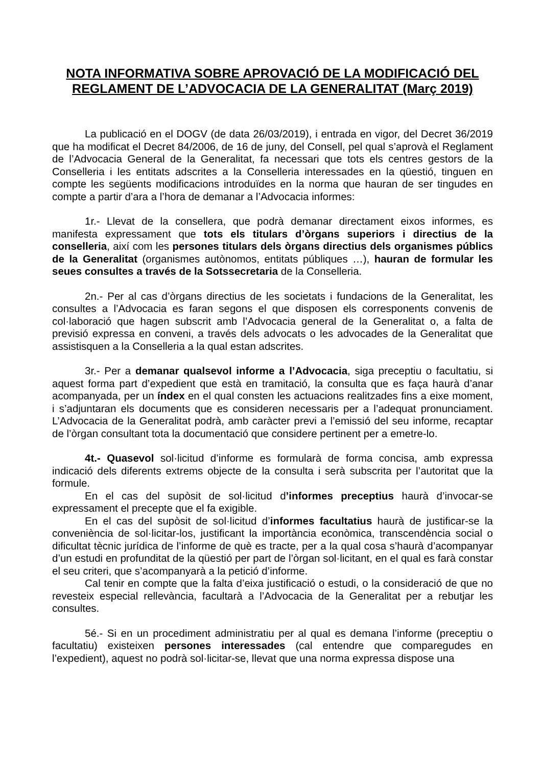NOTA INFORMATIVA SOBRE APROVACIÓ DE LA MODIFICACIÓ DEL REGLAMENT DE L’ADVOCACIA DE LA GENERALITAT (Març 2019)
La publicació en el DOGV (de data 26/03/2019), i entrada en vigor, del Decret 36/2019 que ha modificat el Decret 84/2006, de 16 de juny, del Consell, pel qual s’aprovà el Reglament de l’Advocacia General de la Generalitat, fa necessari que tots els centres gestors de la Conselleria i les entitats adscrites a la Conselleria interessades en la qüestió, tinguen en compte les següents modificacions introduïdes en la norma que hauran de ser tingudes en compte a partir d’ara a l’hora de demanar a l’Advocacia informes:
1r.- Llevat de la consellera, que podrà demanar directament eixos informes, es manifesta expressament que tots els titulars d’òrgans superiors i directius de la conselleria, així com les persones titulars dels òrgans directius dels organismes públics de la Generalitat (organismes autònomos, entitats públiques …), hauran de formular les seues consultes a través de la Sotssecretaria de la Conselleria.
2n.- Per al cas d’òrgans directius de les societats i fundacions de la Generalitat, les consultes a l’Advocacia es faran segons el que disposen els corresponents convenis de col·laboració que hagen subscrit amb l’Advocacia general de la Generalitat o, a falta de previsió expressa en conveni, a través dels advocats o les advocades de la Generalitat que assistisquen a la Conselleria a la qual estan adscrites.
3r.- Per a demanar qualsevol informe a l’Advocacia, siga preceptiu o facultatiu, si aquest forma part d’expedient que està en tramitació, la consulta que es faça haurà d’anar acompanyada, per un índex en el qual consten les actuacions realitzades fins a eixe moment, i s’adjuntaran els documents que es consideren necessaris per a l’adequat pronunciament. L’Advocacia de la Generalitat podrà, amb caràcter previ a l’emissió del seu informe, recaptar de l’òrgan consultant tota la documentació que considere pertinent per a emetre-lo.
4t.- Quasevol sol·licitud d’informe es formularà de forma concisa, amb expressa indicació dels diferents extrems objecte de la consulta i serà subscrita per l’autoritat que la formule.
En el cas del supòsit de sol·licitud d’informes preceptius haurà d’invocar-se expressament el precepte que el fa exigible.
En el cas del supòsit de sol·licitud d’informes facultatius haurà de justificar-se la conveniència de sol·licitar-los, justificant la importància econòmica, transcendència social o dificultat tècnic jurídica de l’informe de què es tracte, per a la qual cosa s’haurà d’acompanyar d’un estudi en profunditat de la qüestió per part de l’òrgan sol·licitant, en el qual es farà constar el seu criteri, que s’acompanyarà a la petició d’informe.
Cal tenir en compte que la falta d’eixa justificació o estudi, o la consideració de que no revesteix especial rellevància, facultarà a l’Advocacia de la Generalitat per a rebutjar les consultes.
5é.- Si en un procediment administratiu per al qual es demana l’informe (preceptiu o facultatiu) existeixen persones interessades (cal entendre que comparegudes en l’expedient), aquest no podrà sol·licitar-se, llevat que una norma expressa dispose una